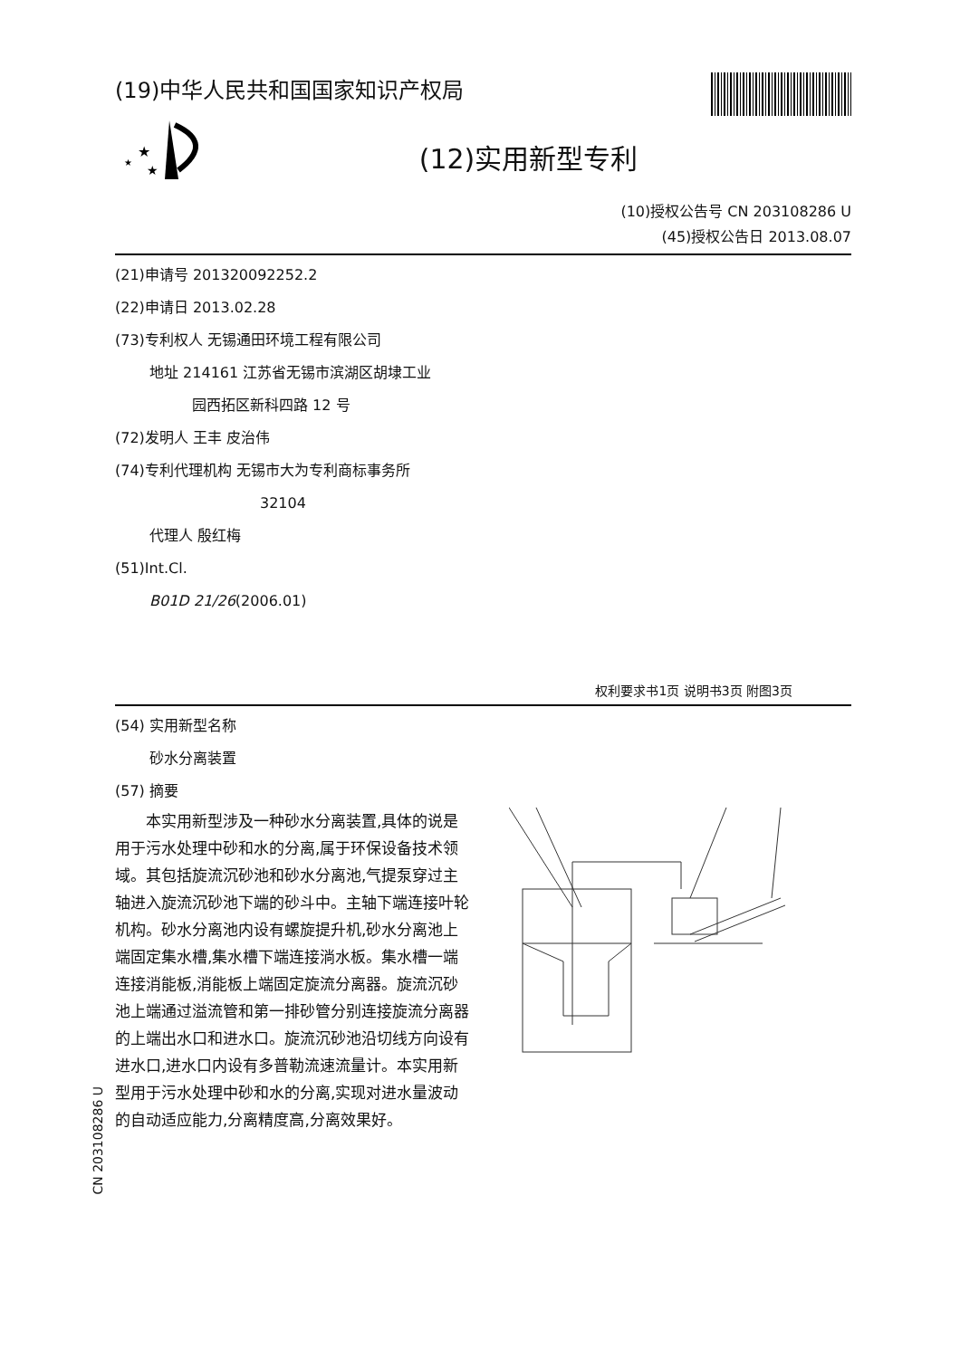(19)中华人民共和国国家知识产权局
★
★
★
(12)实用新型专利
(10)授权公告号 CN 203108286 U
(45)授权公告日 2013.08.07
(21)申请号 201320092252.2
(22)申请日 2013.02.28
(73)专利权人 无锡通田环境工程有限公司
地址 214161 江苏省无锡市滨湖区胡埭工业
园西拓区新科四路 12 号
(72)发明人 王丰 皮治伟
(74)专利代理机构 无锡市大为专利商标事务所
32104
代理人 殷红梅
(51)Int.Cl.
B01D 21/26(2006.01)
权利要求书1页 说明书3页 附图3页
(54) 实用新型名称
砂水分离装置
(57) 摘要
本实用新型涉及一种砂水分离装置,具体的说是用于污水处理中砂和水的分离,属于环保设备技术领域。其包括旋流沉砂池和砂水分离池,气提泵穿过主轴进入旋流沉砂池下端的砂斗中。主轴下端连接叶轮机构。砂水分离池内设有螺旋提升机,砂水分离池上端固定集水槽,集水槽下端连接淌水板。集水槽一端连接消能板,消能板上端固定旋流分离器。旋流沉砂池上端通过溢流管和第一排砂管分别连接旋流分离器的上端出水口和进水口。旋流沉砂池沿切线方向设有进水口,进水口内设有多普勒流速流量计。本实用新型用于污水处理中砂和水的分离,实现对进水量波动的自动适应能力,分离精度高,分离效果好。
CN 203108286 U